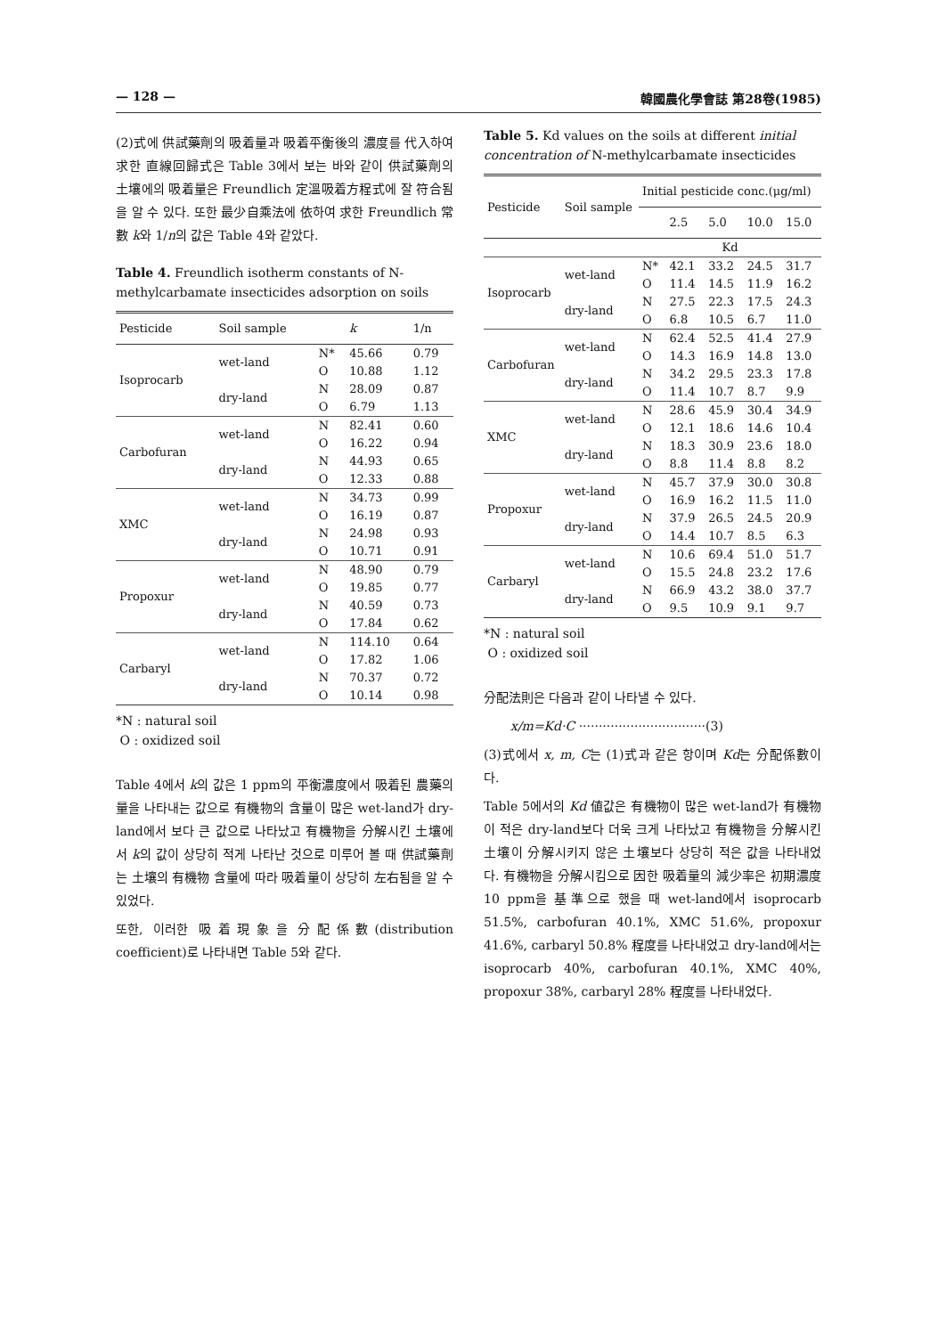— 128 — 韓國農化學會誌 第28卷(1985)
(2)式에 供試藥劑의 吸着量과 吸着平衡後의 濃度를 代入하여 求한 直線回歸式은 Table 3에서 보는 바와 같이 供試藥劑의 土壤에의 吸着量은 Freundlich 定溫吸着方程式에 잘 符合됨을 알 수 있다. 또한 最少自乘法에 依하여 求한 Freundlich 常數 k와 1/n의 값은 Table 4와 같았다.
Table 4. Freundlich isotherm constants of N-methylcarbamate insecticides adsorption on soils
| Pesticide | Soil sample | | k | 1/n |
| --- | --- | --- | --- | --- |
| Isoprocarb | wet-land | N* | 45.66 | 0.79 |
| | | O | 10.88 | 1.12 |
| | dry-land | N | 28.09 | 0.87 |
| | | O | 6.79 | 1.13 |
| Carbofuran | wet-land | N | 82.41 | 0.60 |
| | | O | 16.22 | 0.94 |
| | dry-land | N | 44.93 | 0.65 |
| | | O | 12.33 | 0.88 |
| XMC | wet-land | N | 34.73 | 0.99 |
| | | O | 16.19 | 0.87 |
| | dry-land | N | 24.98 | 0.93 |
| | | O | 10.71 | 0.91 |
| Propoxur | wet-land | N | 48.90 | 0.79 |
| | | O | 19.85 | 0.77 |
| | dry-land | N | 40.59 | 0.73 |
| | | O | 17.84 | 0.62 |
| Carbaryl | wet-land | N | 114.10 | 0.64 |
| | | O | 17.82 | 1.06 |
| | dry-land | N | 70.37 | 0.72 |
| | | O | 10.14 | 0.98 |
*N : natural soil
O : oxidized soil
Table 4에서 k의 값은 1 ppm의 平衡濃度에서 吸着된 農藥의 量을 나타내는 값으로 有機物의 含量이 많은 wet-land가 dry-land에서 보다 큰 값으로 나타났고 有機物을 分解시킨 土壤에서 k의 값이 상당히 적게 나타난 것으로 미루어 볼 때 供試藥劑는 土壤의 有機物 含量에 따라 吸着量이 상당히 左右됨을 알 수 있었다.
또한, 이러한 吸着現象을 分配係數(distribution coefficient)로 나타내면 Table 5와 같다.
Table 5. Kd values on the soils at different initial concentration of N-methylcarbamate insecticides
| Pesticide | Soil sample | Initial pesticide conc.(μg/ml) | | | | |
| --- | --- | --- | --- | --- | --- | --- |
| | | | 2.5 | 5.0 | 10.0 | 15.0 |
| | | Kd | | | | |
| Isoprocarb | wet-land | N* | 42.1 | 33.2 | 24.5 | 31.7 |
| | | O | 11.4 | 14.5 | 11.9 | 16.2 |
| | dry-land | N | 27.5 | 22.3 | 17.5 | 24.3 |
| | | O | 6.8 | 10.5 | 6.7 | 11.0 |
| Carbofuran | wet-land | N | 62.4 | 52.5 | 41.4 | 27.9 |
| | | O | 14.3 | 16.9 | 14.8 | 13.0 |
| | dry-land | N | 34.2 | 29.5 | 23.3 | 17.8 |
| | | O | 11.4 | 10.7 | 8.7 | 9.9 |
| XMC | wet-land | N | 28.6 | 45.9 | 30.4 | 34.9 |
| | | O | 12.1 | 18.6 | 14.6 | 10.4 |
| | dry-land | N | 18.3 | 30.9 | 23.6 | 18.0 |
| | | O | 8.8 | 11.4 | 8.8 | 8.2 |
| Propoxur | wet-land | N | 45.7 | 37.9 | 30.0 | 30.8 |
| | | O | 16.9 | 16.2 | 11.5 | 11.0 |
| | dry-land | N | 37.9 | 26.5 | 24.5 | 20.9 |
| | | O | 14.4 | 10.7 | 8.5 | 6.3 |
| Carbaryl | wet-land | N | 10.6 | 69.4 | 51.0 | 51.7 |
| | | O | 15.5 | 24.8 | 23.2 | 17.6 |
| | dry-land | N | 66.9 | 43.2 | 38.0 | 37.7 |
| | | O | 9.5 | 10.9 | 9.1 | 9.7 |
*N : natural soil
O : oxidized soil
分配法則은 다음과 같이 나타낼 수 있다.
x/m=Kd·C ································(3)
(3)式에서 x, m, C는 (1)式과 같은 항이며 Kd는 分配係數이다.
Table 5에서의 Kd 値값은 有機物이 많은 wet-land가 有機物이 적은 dry-land보다 더욱 크게 나타났고 有機物을 分解시킨 土壤이 分解시키지 않은 土壤보다 상당히 적은 값을 나타내었다. 有機物을 分解시킴으로 因한 吸着量의 減少率은 初期濃度 10 ppm을 基準으로 했을 때 wet-land에서 isoprocarb 51.5%, carbofuran 40.1%, XMC 51.6%, propoxur 41.6%, carbaryl 50.8% 程度를 나타내었고 dry-land에서는 isoprocarb 40%, carbofuran 40.1%, XMC 40%, propoxur 38%, carbaryl 28% 程度를 나타내었다.